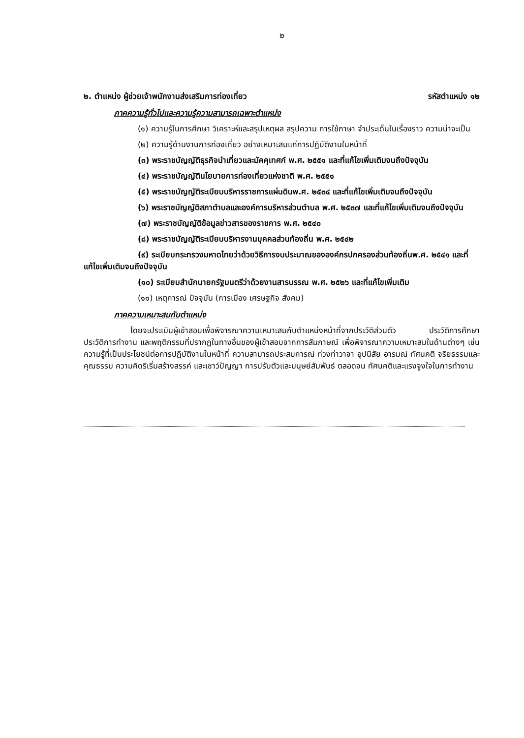๒
๒. ตำแหน่ง ผู้ช่วยเจ้าพนักงานส่งเสริมการท่องเที่ยว รหัสตำแหน่ง ๑๒
ภาคความรู้ทั่วไปและความรู้ความสามารถเฉพาะตำแหน่ง
(๑) ความรู้ในการศึกษา วิเคราะห์และสรุปเหตุผล สรุปความ การใช้ภาษา จำประเด็นในเรื่องราว ความน่าจะเป็น
(๒) ความรู้ด้านงานการท่องเที่ยว อย่างเหมาะสมแก่การปฏิบัติงานในหน้าที่
(๓) พระราชบัญญัติธุรกิจนำเที่ยวและมัคคุเทศก์ พ.ศ. ๒๕๕๑ และที่แก้ไขเพิ่มเติมจนถึงปัจจุบัน
(๔) พระราชบัญญัตินโยบายการท่องเที่ยวแห่งชาติ พ.ศ. ๒๕๕๑
(๕) พระราชบัญญัติระเบียบบริหารราชการแผ่นดินพ.ศ. ๒๕๓๔ และที่แก้ไขเพิ่มเติมจนถึงปัจจุบัน
(๖) พระราชบัญญัติสภาตำบลและองค์การบริหารส่วนตำบล พ.ศ. ๒๕๓๗ และที่แก้ไขเพิ่มเติมจนถึงปัจจุบัน
(๗) พระราชบัญญัติข้อมูลข่าวสารของราชการ พ.ศ. ๒๕๔๐
(๘) พระราชบัญญัติระเบียบบริหารงานบุคคลส่วนท้องถิ่น พ.ศ. ๒๕๔๒
(๙) ระเบียบกระทรวงมหาดไทยว่าด้วยวิธีการงบประมาณขององค์กรปกครองส่วนท้องถิ่นพ.ศ. ๒๕๔๑ และที่แก้ไขเพิ่มเติมจนถึงปัจจุบัน
(๑๐) ระเบียบสำนักนายกรัฐมนตรีว่าด้วยงานสารบรรณ พ.ศ. ๒๕๒๖ และที่แก้ไขเพิ่มเติม
(๑๑) เหตุการณ์ ปัจจุบัน (การเมือง เศรษฐกิจ สังคม)
ภาคความเหมาะสมกับตำแหน่ง
โดยจะประเมินผู้เข้าสอบเพื่อพิจารณาความเหมาะสมกับตำแหน่งหน้าที่จากประวัติส่วนตัว ประวัติการศึกษา ประวัติการทำงาน และพฤติกรรมที่ปรากฏในทางอื่นของผู้เข้าสอบจากการสัมภาษณ์ เพื่อพิจารณาความเหมาะสมในด้านต่างๆ เช่น ความรู้ที่เป็นประโยชน์ต่อการปฏิบัติงานในหน้าที่ ความสามารถประสบการณ์ ท่วงท่าวาจา อุปนิสัย อารมณ์ ทัศนคติ จริยธรรมและคุณธรรม ความคิดริเริ่มสร้างสรรค์ และเชาว์ปัญญา การปรับตัวและมนุษย์สัมพันธ์ ตลอดจน ทัศนคติและแรงจูงใจในการทำงาน